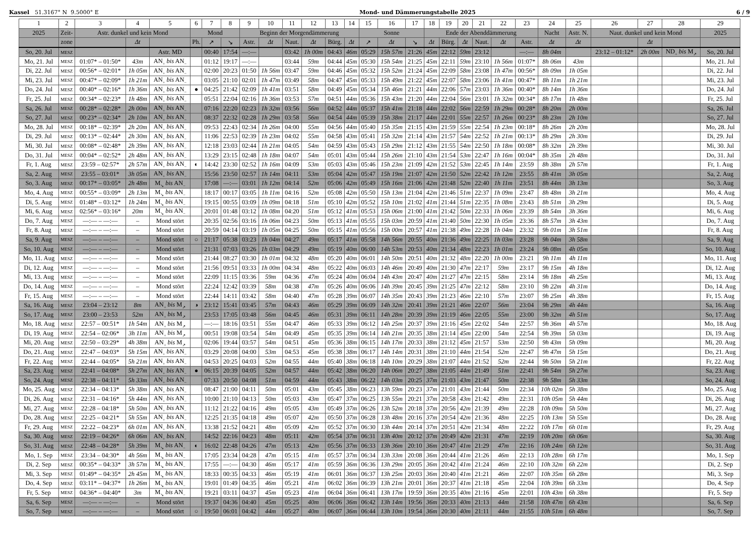Kassel 51.3167° N 9.5000° E Mond- und Dämmerungstabelle 2025
6 / 9
| 1 | 2 | 3 | 4 | 5 | 6 | 7 | 8 | 9 | 10 | 11 | 12 | 13 | 14 | 15 | 16 | 17 | 18 | 19 | 20 | 21 | 22 | 23 | 24 | 25 | 26 | 27 | 28 | 29 |
| --- | --- | --- | --- | --- | --- | --- | --- | --- | --- | --- | --- | --- | --- | --- | --- | --- | --- | --- | --- | --- | --- | --- | --- | --- | --- | --- | --- | --- |
| 2025 | Zeit- | Astr. dunkel und kein Mond | | | Mond | | | Beginn der Morgendämmerung | | | | | | Sonne | | | Ende der Abenddämmerung | | | | | | Nacht | Astr. N. | Naut. dunkel und kein Mond | | | 2025 |
| | zone | | Δt | | Ph. | ↗ | ↘ | Astr. | Δt | Naut. | Δt | Bürg. | Δt | ↗ | Δt | ↘ | Δt | Bürg. | Δt | Naut. | Δt | Astr. | Δt | Δt | | Δt | | |
| So, 20. Jul | MESZ | | | Astr. MD | | 00:40 | 17:54 | —:— | | 03:42 | 1h 00m | 04:43 | 46m | 05:29 | 15h 57m | 21:26 | 45m | 22:12 | 59m | 23:12 | | —:— | 8h 04m | | 23:12 – 01:12* | 2h 00m | ND<sub>+</sub> bis M<sub>↗</sub> | So, 20. Jul |
| Mo, 21. Jul | MESZ | 01:07* – 01:50* | 43m | AN<sub>+</sub> bis AN<sub>−</sub> | | 01:12 | 19:17 | —:— | | 03:44 | 59m | 04:44 | 45m | 05:30 | 15h 54m | 21:25 | 45m | 22:11 | 59m | 23:10 | 1h 56m | 01:07* | 8h 06m | 43m | | | | Mo, 21. Jul |
| Di, 22. Jul | MESZ | 00:56* – 02:01* | 1h 05m | AN<sub>+</sub> bis AN<sub>−</sub> | | 02:00 | 20:23 | 01:50 | 1h 56m | 03:47 | 59m | 04:46 | 45m | 05:32 | 15h 52m | 21:24 | 45m | 22:09 | 58m | 23:08 | 1h 47m | 00:56* | 8h 09m | 1h 05m | | | | Di, 22. Jul |
| Mi, 23. Jul | MESZ | 00:47* – 02:09* | 1h 21m | AN<sub>+</sub> bis AN<sub>−</sub> | | 03:05 | 21:10 | 02:01 | 1h 47m | 03:49 | 58m | 04:47 | 45m | 05:33 | 15h 49m | 21:22 | 45m | 22:07 | 58m | 23:06 | 1h 41m | 00:47* | 8h 11m | 1h 21m | | | | Mi, 23. Jul |
| Do, 24. Jul | MESZ | 00:40* – 02:16* | 1h 36m | AN<sub>+</sub> bis AN<sub>−</sub> | ● | 04:25 | 21:42 | 02:09 | 1h 41m | 03:51 | 58m | 04:49 | 45m | 05:34 | 15h 46m | 21:21 | 44m | 22:06 | 57m | 23:03 | 1h 36m | 00:40* | 8h 14m | 1h 36m | | | | Do, 24. Jul |
| Fr, 25. Jul | MESZ | 00:34* – 02:23* | 1h 48m | AN<sub>+</sub> bis AN<sub>−</sub> | | 05:51 | 22:04 | 02:16 | 1h 36m | 03:53 | 57m | 04:51 | 44m | 05:36 | 15h 43m | 21:20 | 44m | 22:04 | 56m | 23:01 | 1h 32m | 00:34* | 8h 17m | 1h 48m | | | | Fr, 25. Jul |
| Sa, 26. Jul | MESZ | 00:28* – 02:28* | 2h 00m | AN<sub>+</sub> bis AN<sub>−</sub> | | 07:16 | 22:20 | 02:23 | 1h 32m | 03:56 | 56m | 04:52 | 44m | 05:37 | 15h 41m | 21:18 | 44m | 22:02 | 56m | 22:59 | 1h 29m | 00:28* | 8h 20m | 2h 00m | | | | Sa, 26. Jul |
| So, 27. Jul | MESZ | 00:23* – 02:34* | 2h 10m | AN<sub>+</sub> bis AN<sub>−</sub> | | 08:37 | 22:32 | 02:28 | 1h 29m | 03:58 | 56m | 04:54 | 44m | 05:39 | 15h 38m | 21:17 | 44m | 22:01 | 55m | 22:57 | 1h 26m | 00:23* | 8h 23m | 2h 10m | | | | So, 27. Jul |
| Mo, 28. Jul | MESZ | 00:18* – 02:39* | 2h 20m | AN<sub>+</sub> bis AN<sub>−</sub> | | 09:53 | 22:43 | 02:34 | 1h 26m | 04:00 | 55m | 04:56 | 44m | 05:40 | 15h 35m | 21:15 | 43m | 21:59 | 55m | 22:54 | 1h 23m | 00:18* | 8h 26m | 2h 20m | | | | Mo, 28. Jul |
| Di, 29. Jul | MESZ | 00:13* – 02:44* | 2h 30m | AN<sub>+</sub> bis AN<sub>−</sub> | | 11:06 | 22:53 | 02:39 | 1h 23m | 04:02 | 55m | 04:58 | 43m | 05:41 | 15h 32m | 21:14 | 43m | 21:57 | 54m | 22:52 | 1h 21m | 00:13* | 8h 29m | 2h 30m | | | | Di, 29. Jul |
| Mi, 30. Jul | MESZ | 00:08* – 02:48* | 2h 39m | AN<sub>+</sub> bis AN<sub>−</sub> | | 12:18 | 23:03 | 02:44 | 1h 21m | 04:05 | 54m | 04:59 | 43m | 05:43 | 15h 29m | 21:12 | 43m | 21:55 | 54m | 22:50 | 1h 18m | 00:08* | 8h 32m | 2h 39m | | | | Mi, 30. Jul |
| Do, 31. Jul | MESZ | 00:04* – 02:52* | 2h 48m | AN<sub>+</sub> bis AN<sub>−</sub> | | 13:29 | 23:15 | 02:48 | 1h 18m | 04:07 | 54m | 05:01 | 43m | 05:44 | 15h 26m | 21:10 | 43m | 21:54 | 53m | 22:47 | 1h 16m | 00:04* | 8h 35m | 2h 48m | | | | Do, 31. Jul |
| Fr, 1. Aug | MESZ | 23:59 – 02:57* | 2h 57m | AN<sub>+</sub> bis AN<sub>−</sub> | ◐ | 14:42 | 23:30 | 02:52 | 1h 16m | 04:09 | 53m | 05:03 | 43m | 05:46 | 15h 23m | 21:09 | 42m | 21:52 | 53m | 22:45 | 1h 14m | 23:59 | 8h 38m | 2h 57m | | | | Fr, 1. Aug |
| Sa, 2. Aug | MESZ | 23:55 – 03:01* | 3h 05m | AN<sub>+</sub> bis AN<sub>−</sub> | | 15:56 | 23:50 | 02:57 | 1h 14m | 04:11 | 53m | 05:04 | 42m | 05:47 | 15h 19m | 21:07 | 42m | 21:50 | 52m | 22:42 | 1h 12m | 23:55 | 8h 41m | 3h 05m | | | | Sa, 2. Aug |
| So, 3. Aug | MESZ | 00:17* – 03:05* | 2h 48m | M<sub>↘</sub> bis AN<sub>−</sub> | | 17:08 | —:— | 03:01 | 1h 12m | 04:14 | 52m | 05:06 | 42m | 05:49 | 15h 16m | 21:06 | 42m | 21:48 | 52m | 22:40 | 1h 11m | 23:51 | 8h 44m | 3h 13m | | | | So, 3. Aug |
| Mo, 4. Aug | MESZ | 00:55* – 03:09* | 2h 13m | M<sub>↘</sub> bis AN<sub>−</sub> | | 18:17 | 00:17 | 03:05 | 1h 11m | 04:16 | 52m | 05:08 | 42m | 05:50 | 15h 13m | 21:04 | 42m | 21:46 | 51m | 22:37 | 1h 09m | 23:47 | 8h 48m | 3h 21m | | | | Mo, 4. Aug |
| Di, 5. Aug | MESZ | 01:48* – 03:12* | 1h 24m | M<sub>↘</sub> bis AN<sub>−</sub> | | 19:15 | 00:55 | 03:09 | 1h 09m | 04:18 | 51m | 05:10 | 42m | 05:52 | 15h 10m | 21:02 | 41m | 21:44 | 51m | 22:35 | 1h 08m | 23:43 | 8h 51m | 3h 29m | | | | Di, 5. Aug |
| Mi, 6. Aug | MESZ | 02:56* – 03:16* | 20m | M<sub>↘</sub> bis AN<sub>−</sub> | | 20:01 | 01:48 | 03:12 | 1h 08m | 04:20 | 51m | 05:12 | 41m | 05:53 | 15h 06m | 21:00 | 41m | 21:42 | 50m | 22:33 | 1h 06m | 23:39 | 8h 54m | 3h 36m | | | | Mi, 6. Aug |
| Do, 7. Aug | MESZ | —:— – —:— | – | Mond stört | | 20:35 | 02:56 | 03:16 | 1h 06m | 04:23 | 50m | 05:13 | 41m | 05:55 | 15h 03m | 20:59 | 41m | 21:40 | 50m | 22:30 | 1h 05m | 23:36 | 8h 57m | 3h 43m | | | | Do, 7. Aug |
| Fr, 8. Aug | MESZ | —:— – —:— | – | Mond stört | | 20:59 | 04:14 | 03:19 | 1h 05m | 04:25 | 50m | 05:15 | 41m | 05:56 | 15h 00m | 20:57 | 41m | 21:38 | 49m | 22:28 | 1h 04m | 23:32 | 9h 01m | 3h 51m | | | | Fr, 8. Aug |
| Sa, 9. Aug | MESZ | —:— – —:— | – | Mond stört | ○ | 21:17 | 05:38 | 03:23 | 1h 04m | 04:27 | 49m | 05:17 | 41m | 05:58 | 14h 56m | 20:55 | 40m | 21:36 | 49m | 22:25 | 1h 03m | 23:28 | 9h 04m | 3h 58m | | | | Sa, 9. Aug |
| So, 10. Aug | MESZ | —:— – —:— | – | Mond stört | | 21:31 | 07:03 | 03:26 | 1h 03m | 04:29 | 49m | 05:19 | 40m | 06:00 | 14h 53m | 20:53 | 40m | 21:34 | 48m | 22:23 | 1h 01m | 23:24 | 9h 08m | 4h 05m | | | | So, 10. Aug |
| Mo, 11. Aug | MESZ | —:— – —:— | – | Mond stört | | 21:44 | 08:27 | 03:30 | 1h 01m | 04:32 | 48m | 05:20 | 40m | 06:01 | 14h 50m | 20:51 | 40m | 21:32 | 48m | 22:20 | 1h 00m | 23:21 | 9h 11m | 4h 11m | | | | Mo, 11. Aug |
| Di, 12. Aug | MESZ | —:— – —:— | – | Mond stört | | 21:56 | 09:51 | 03:33 | 1h 00m | 04:34 | 48m | 05:22 | 40m | 06:03 | 14h 46m | 20:49 | 40m | 21:30 | 47m | 22:17 | 59m | 23:17 | 9h 15m | 4h 18m | | | | Di, 12. Aug |
| Mi, 13. Aug | MESZ | —:— – —:— | – | Mond stört | | 22:09 | 11:15 | 03:36 | 59m | 04:36 | 47m | 05:24 | 40m | 06:04 | 14h 43m | 20:47 | 40m | 21:27 | 47m | 22:15 | 58m | 23:14 | 9h 18m | 4h 25m | | | | Mi, 13. Aug |
| Do, 14. Aug | MESZ | —:— – —:— | – | Mond stört | | 22:24 | 12:42 | 03:39 | 58m | 04:38 | 47m | 05:26 | 40m | 06:06 | 14h 39m | 20:45 | 39m | 21:25 | 47m | 22:12 | 58m | 23:10 | 9h 22m | 4h 31m | | | | Do, 14. Aug |
| Fr, 15. Aug | MESZ | —:— – —:— | – | Mond stört | | 22:44 | 14:11 | 03:42 | 58m | 04:40 | 47m | 05:28 | 39m | 06:07 | 14h 35m | 20:43 | 39m | 21:23 | 46m | 22:10 | 57m | 23:07 | 9h 25m | 4h 38m | | | | Fr, 15. Aug |
| Sa, 16. Aug | MESZ | 23:04 – 23:12 | 8m | AN<sub>+</sub> bis M<sub>↗</sub> | ◑ | 23:12 | 15:41 | 03:45 | 57m | 04:43 | 46m | 05:29 | 39m | 06:09 | 14h 32m | 20:41 | 39m | 21:21 | 46m | 22:07 | 56m | 23:04 | 9h 29m | 4h 44m | | | | Sa, 16. Aug |
| So, 17. Aug | MESZ | 23:00 – 23:53 | 52m | AN<sub>+</sub> bis M<sub>↗</sub> | | 23:53 | 17:05 | 03:48 | 56m | 04:45 | 46m | 05:31 | 39m | 06:11 | 14h 28m | 20:39 | 39m | 21:19 | 46m | 22:05 | 55m | 23:00 | 9h 32m | 4h 51m | | | | So, 17. Aug |
| Mo, 18. Aug | MESZ | 22:57 – 00:51* | 1h 54m | AN<sub>+</sub> bis M<sub>↗</sub> | | —:— | 18:16 | 03:51 | 55m | 04:47 | 46m | 05:33 | 39m | 06:12 | 14h 25m | 20:37 | 39m | 21:16 | 45m | 22:02 | 54m | 22:57 | 9h 36m | 4h 57m | | | | Mo, 18. Aug |
| Di, 19. Aug | MESZ | 22:54 – 02:06* | 3h 11m | AN<sub>+</sub> bis M<sub>↗</sub> | | 00:51 | 19:08 | 03:54 | 54m | 04:49 | 45m | 05:35 | 39m | 06:14 | 14h 21m | 20:35 | 38m | 21:14 | 45m | 22:00 | 54m | 22:54 | 9h 39m | 5h 03m | | | | Di, 19. Aug |
| Mi, 20. Aug | MESZ | 22:50 – 03:29* | 4h 38m | AN<sub>+</sub> bis M<sub>↗</sub> | | 02:06 | 19:44 | 03:57 | 54m | 04:51 | 45m | 05:36 | 38m | 06:15 | 14h 17m | 20:33 | 38m | 21:12 | 45m | 21:57 | 53m | 22:50 | 9h 43m | 5h 09m | | | | Mi, 20. Aug |
| Do, 21. Aug | MESZ | 22:47 – 04:03* | 5h 15m | AN<sub>+</sub> bis AN<sub>−</sub> | | 03:29 | 20:08 | 04:00 | 53m | 04:53 | 45m | 05:38 | 38m | 06:17 | 14h 14m | 20:31 | 38m | 21:10 | 44m | 21:54 | 52m | 22:47 | 9h 47m | 5h 15m | | | | Do, 21. Aug |
| Fr, 22. Aug | MESZ | 22:44 – 04:05* | 5h 21m | AN<sub>+</sub> bis AN<sub>−</sub> | | 04:53 | 20:25 | 04:03 | 52m | 04:55 | 44m | 05:40 | 38m | 06:18 | 14h 10m | 20:29 | 38m | 21:07 | 44m | 21:52 | 52m | 22:44 | 9h 50m | 5h 21m | | | | Fr, 22. Aug |
| Sa, 23. Aug | MESZ | 22:41 – 04:08* | 5h 27m | AN<sub>+</sub> bis AN<sub>−</sub> | ● | 06:15 | 20:39 | 04:05 | 52m | 04:57 | 44m | 05:42 | 38m | 06:20 | 14h 06m | 20:27 | 38m | 21:05 | 44m | 21:49 | 51m | 22:41 | 9h 54m | 5h 27m | | | | Sa, 23. Aug |
| So, 24. Aug | MESZ | 22:38 – 04:11* | 5h 33m | AN<sub>+</sub> bis AN<sub>−</sub> | | 07:33 | 20:50 | 04:08 | 51m | 04:59 | 44m | 05:43 | 38m | 06:22 | 14h 03m | 20:25 | 37m | 21:03 | 43m | 21:47 | 50m | 22:38 | 9h 58m | 5h 33m | | | | So, 24. Aug |
| Mo, 25. Aug | MESZ | 22:34 – 04:13* | 5h 38m | AN<sub>+</sub> bis AN<sub>−</sub> | | 08:47 | 21:00 | 04:11 | 50m | 05:01 | 43m | 05:45 | 38m | 06:23 | 13h 59m | 20:23 | 37m | 21:01 | 43m | 21:44 | 50m | 22:34 | 10h 02m | 5h 38m | | | | Mo, 25. Aug |
| Di, 26. Aug | MESZ | 22:31 – 04:16* | 5h 44m | AN<sub>+</sub> bis AN<sub>−</sub> | | 10:00 | 21:10 | 04:13 | 50m | 05:03 | 43m | 05:47 | 37m | 06:25 | 13h 55m | 20:21 | 37m | 20:58 | 43m | 21:42 | 49m | 22:31 | 10h 05m | 5h 44m | | | | Di, 26. Aug |
| Mi, 27. Aug | MESZ | 22:28 – 04:18* | 5h 50m | AN<sub>+</sub> bis AN<sub>−</sub> | | 11:12 | 21:22 | 04:16 | 49m | 05:05 | 43m | 05:49 | 37m | 06:26 | 13h 52m | 20:18 | 37m | 20:56 | 42m | 21:39 | 49m | 22:28 | 10h 09m | 5h 50m | | | | Mi, 27. Aug |
| Do, 28. Aug | MESZ | 22:25 – 04:21* | 5h 55m | AN<sub>+</sub> bis AN<sub>−</sub> | | 12:25 | 21:35 | 04:18 | 49m | 05:07 | 42m | 05:50 | 37m | 06:28 | 13h 48m | 20:16 | 37m | 20:54 | 42m | 21:36 | 48m | 22:25 | 10h 13m | 5h 55m | | | | Do, 28. Aug |
| Fr, 29. Aug | MESZ | 22:22 – 04:23* | 6h 01m | AN<sub>+</sub> bis AN<sub>−</sub> | | 13:38 | 21:52 | 04:21 | 48m | 05:09 | 42m | 05:52 | 37m | 06:30 | 13h 44m | 20:14 | 37m | 20:51 | 42m | 21:34 | 48m | 22:22 | 10h 17m | 6h 01m | | | | Fr, 29. Aug |
| Sa, 30. Aug | MESZ | 22:19 – 04:26* | 6h 06m | AN<sub>+</sub> bis AN<sub>−</sub> | | 14:52 | 22:16 | 04:23 | 48m | 05:11 | 42m | 05:54 | 37m | 06:31 | 13h 40m | 20:12 | 37m | 20:49 | 42m | 21:31 | 47m | 22:19 | 10h 20m | 6h 06m | | | | Sa, 30. Aug |
| So, 31. Aug | MESZ | 22:48 – 04:28* | 5h 39m | M<sub>↘</sub> bis AN<sub>−</sub> | ◐ | 16:02 | 22:48 | 04:26 | 47m | 05:13 | 42m | 05:56 | 37m | 06:33 | 13h 36m | 20:10 | 36m | 20:47 | 41m | 21:29 | 47m | 22:16 | 10h 24m | 6h 12m | | | | So, 31. Aug |
| Mo, 1. Sep | MESZ | 23:34 – 04:30* | 4h 56m | M<sub>↘</sub> bis AN<sub>−</sub> | | 17:05 | 23:34 | 04:28 | 47m | 05:15 | 41m | 05:57 | 37m | 06:34 | 13h 33m | 20:08 | 36m | 20:44 | 41m | 21:26 | 46m | 22:13 | 10h 28m | 6h 17m | | | | Mo, 1. Sep |
| Di, 2. Sep | MESZ | 00:35* – 04:33* | 3h 57m | M<sub>↘</sub> bis AN<sub>−</sub> | | 17:55 | —:— | 04:30 | 46m | 05:17 | 41m | 05:59 | 36m | 06:36 | 13h 29m | 20:05 | 36m | 20:42 | 41m | 21:24 | 46m | 22:10 | 10h 32m | 6h 22m | | | | Di, 2. Sep |
| Mi, 3. Sep | MESZ | 01:49* – 04:35* | 2h 45m | M<sub>↘</sub> bis AN<sub>−</sub> | | 18:33 | 00:35 | 04:33 | 46m | 05:19 | 41m | 06:01 | 36m | 06:37 | 13h 25m | 20:03 | 36m | 20:40 | 41m | 21:21 | 46m | 22:07 | 10h 35m | 6h 28m | | | | Mi, 3. Sep |
| Do, 4. Sep | MESZ | 03:11* – 04:37* | 1h 26m | M<sub>↘</sub> bis AN<sub>−</sub> | | 19:01 | 01:49 | 04:35 | 46m | 05:21 | 41m | 06:02 | 36m | 06:39 | 13h 21m | 20:01 | 36m | 20:37 | 41m | 21:18 | 45m | 22:04 | 10h 39m | 6h 33m | | | | Do, 4. Sep |
| Fr, 5. Sep | MESZ | 04:36* – 04:40* | 3m | M<sub>↘</sub> bis AN<sub>−</sub> | | 19:21 | 03:11 | 04:37 | 45m | 05:23 | 41m | 06:04 | 36m | 06:41 | 13h 17m | 19:59 | 36m | 20:35 | 40m | 21:16 | 45m | 22:01 | 10h 43m | 6h 38m | | | | Fr, 5. Sep |
| Sa, 6. Sep | MESZ | —:— – —:— | – | Mond stört | | 19:37 | 04:36 | 04:40 | 45m | 05:25 | 40m | 06:06 | 36m | 06:42 | 13h 14m | 19:56 | 36m | 20:33 | 40m | 21:13 | 44m | 21:58 | 10h 47m | 6h 43m | | | | Sa, 6. Sep |
| So, 7. Sep | MESZ | —:— – —:— | – | Mond stört | ○ | 19:50 | 06:01 | 04:42 | 44m | 05:27 | 40m | 06:07 | 36m | 06:44 | 13h 10m | 19:54 | 36m | 20:30 | 40m | 21:11 | 44m | 21:55 | 10h 51m | 6h 48m | | | | So, 7. Sep |